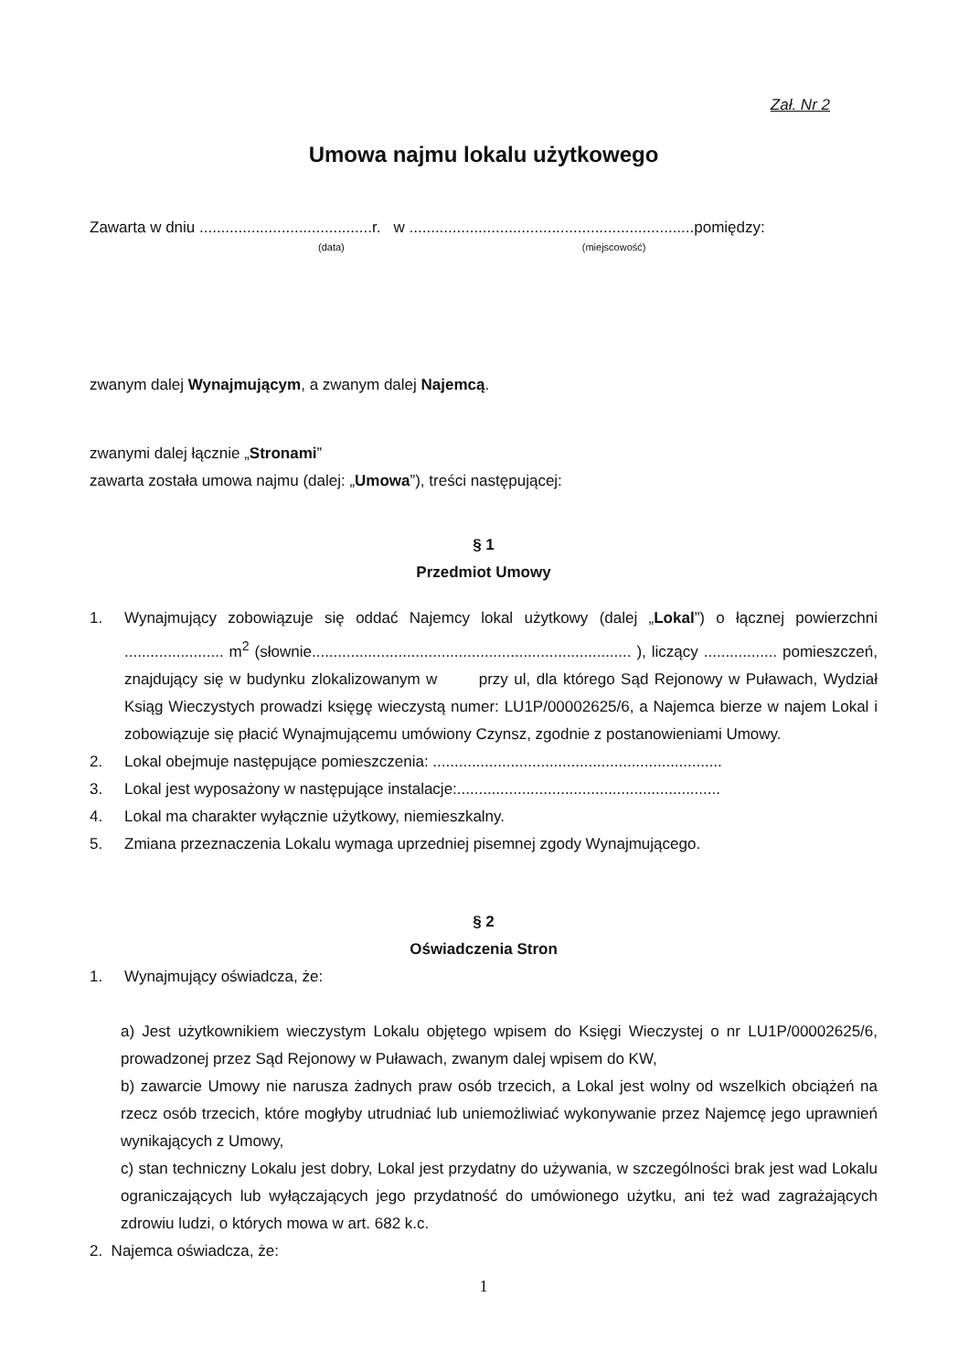Zał. Nr 2
Umowa najmu lokalu użytkowego
Zawarta w dniu ........................................r. w ..................................................................pomiędzy:
(data) (miejscowość)
zwanym dalej Wynajmującym, a zwanym dalej Najemcą.
zwanymi dalej łącznie „Stronami”
zawarta została umowa najmu (dalej: „Umowa”), treści następującej:
§ 1
Przedmiot Umowy
1. Wynajmujący zobowiązuje się oddać Najemcy lokal użytkowy (dalej „Lokal”) o łącznej powierzchni ....................... m<sup>2</sup> (słownie.......................................................................... ), liczący ................. pomieszczeń, znajdujący się w budynku zlokalizowanym w przy ul, dla którego Sąd Rejonowy w Puławach, Wydział Ksiąg Wieczystych prowadzi księgę wieczystą numer: LU1P/00002625/6, a Najemca bierze w najem Lokal i zobowiązuje się płacić Wynajmującemu umówiony Czynsz, zgodnie z postanowieniami Umowy.
2. Lokal obejmuje następujące pomieszczenia: ...................................................................
3. Lokal jest wyposażony w następujące instalacje:.............................................................
4. Lokal ma charakter wyłącznie użytkowy, niemieszkalny.
5. Zmiana przeznaczenia Lokalu wymaga uprzedniej pisemnej zgody Wynajmującego.
§ 2
Oświadczenia Stron
1. Wynajmujący oświadcza, że:
a) Jest użytkownikiem wieczystym Lokalu objętego wpisem do Księgi Wieczystej o nr LU1P/00002625/6, prowadzonej przez Sąd Rejonowy w Puławach, zwanym dalej wpisem do KW,
b) zawarcie Umowy nie narusza żadnych praw osób trzecich, a Lokal jest wolny od wszelkich obciążeń na rzecz osób trzecich, które mogłyby utrudniać lub uniemożliwiać wykonywanie przez Najemcę jego uprawnień wynikających z Umowy,
c) stan techniczny Lokalu jest dobry, Lokal jest przydatny do używania, w szczególności brak jest wad Lokalu ograniczających lub wyłączających jego przydatność do umówionego użytku, ani też wad zagrażających zdrowiu ludzi, o których mowa w art. 682 k.c.
2. Najemca oświadcza, że:
1